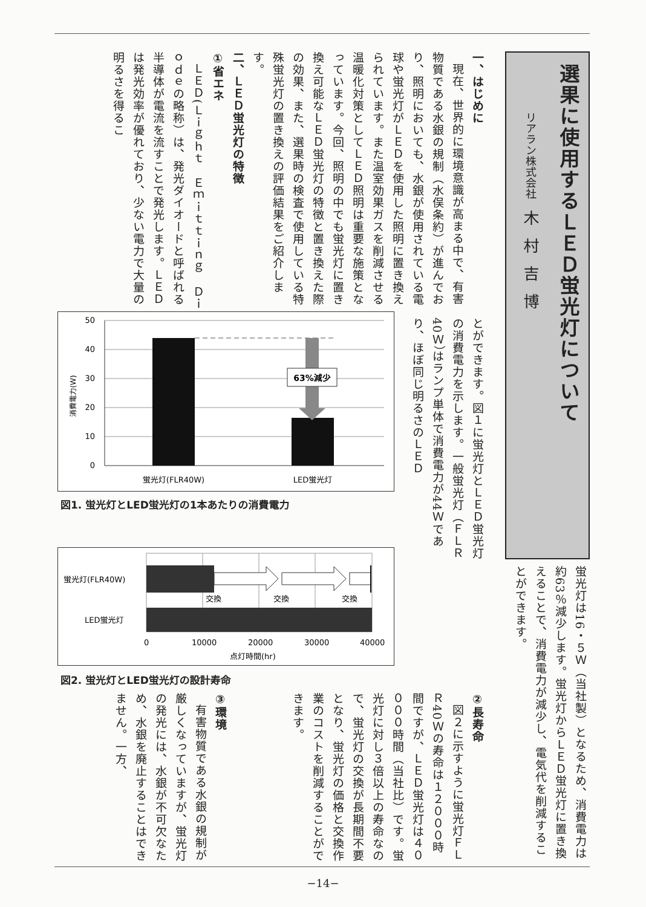選果に使用するＬＥＤ蛍光灯について
リアラン株式会社　木村吉博
一、はじめに
現在、世界的に環境意識が高まる中で、有害物質である水銀の規制（水俣条約）が進んでおり、照明においても、水銀が使用されている電球や蛍光灯がＬＥＤを使用した照明に置き換えられています。また温室効果ガスを削減させる温暖化対策としてＬＥＤ照明は重要な施策となっています。今回、照明の中でも蛍光灯に置き換え可能なＬＥＤ蛍光灯の特徴と置き換えた際の効果、また、選果時の検査で使用している特殊蛍光灯の置き換えの評価結果をご紹介します。
二、ＬＥＤ蛍光灯の特徴
①省エネ
ＬＥＤ(Ｌｉｇｈｔ　Ｅｍｉｔｔｉｎｇ　Ｄｉｏｄｅの略称）は、発光ダイオードと呼ばれる半導体が電流を流すことで発光します。ＬＥＤは発光効率が優れており、少ない電力で大量の明るさを得るこ
とができます。図１に蛍光灯とＬＥＤ蛍光灯の消費電力を示します。一般蛍光灯（ＦＬＲ40Ｗ）はランプ単体で消費電力が44Ｗであり、ほぼ同じ明るさのＬＥＤ
50
40
30
20
10
0
消費電力(W)
63%減少
蛍光灯(FLR40W)
LED蛍光灯
図1. 蛍光灯とLED蛍光灯の1本あたりの消費電力
蛍光灯(FLR40W)
LED蛍光灯
交換
交換
交換
0
10000
20000
30000
40000
点灯時間(hr)
図2. 蛍光灯とLED蛍光灯の設計寿命
蛍光灯は16・５Ｗ（当社製）となるため、消費電力は約63％減少します。蛍光灯からＬＥＤ蛍光灯に置き換えることで、消費電力が減少し、電気代を削減することができます。
②長寿命
図２に示すように蛍光灯ＦＬＲ40Ｗの寿命は１２０００時間ですが、ＬＥＤ蛍光灯は４００００時間（当社比）です。蛍光灯に対し３倍以上の寿命なので、蛍光灯の交換が長期間不要となり、蛍光灯の価格と交換作業のコストを削減することができます。
③環境
有害物質である水銀の規制が厳しくなっていますが、蛍光灯の発光には、水銀が不可欠なため、水銀を廃止することはできません。一方、
−14−